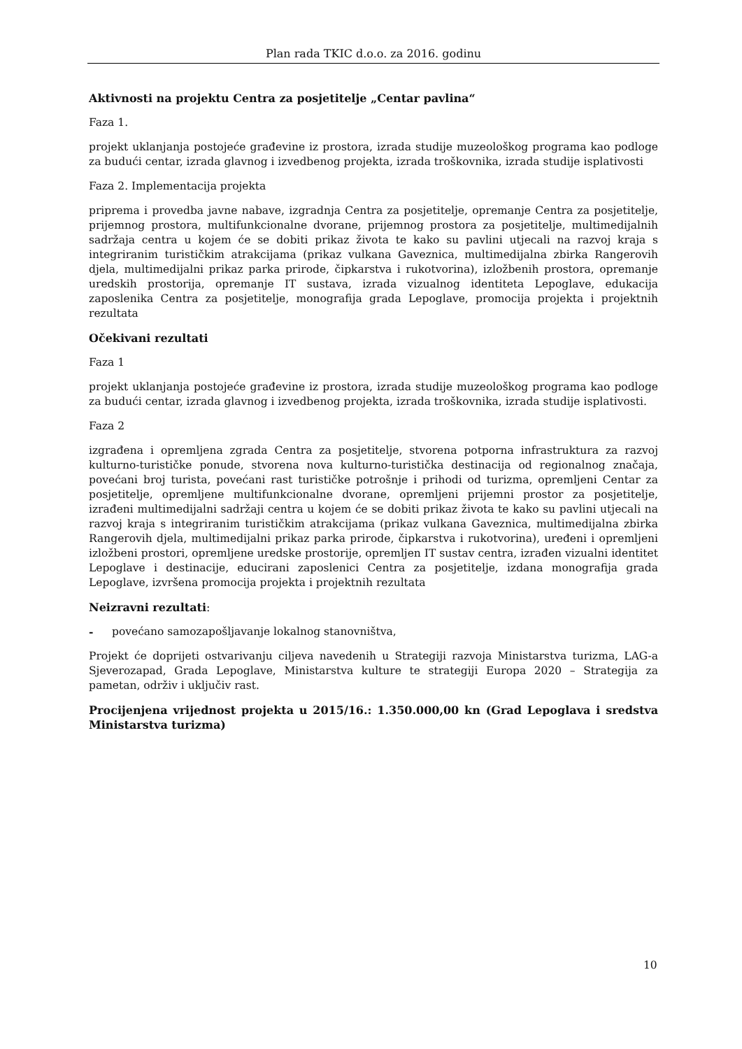Plan rada TKIC d.o.o. za 2016. godinu
Aktivnosti na projektu Centra za posjetitelje „Centar pavlina“
Faza 1.
projekt uklanjanja postojeće građevine iz prostora, izrada studije muzeološkog programa kao podloge za budući centar, izrada glavnog i izvedbenog projekta, izrada troškovnika, izrada studije isplativosti
Faza 2. Implementacija projekta
priprema i provedba javne nabave, izgradnja Centra za posjetitelje, opremanje Centra za posjetitelje, prijemnog prostora, multifunkcionalne dvorane, prijemnog prostora za posjetitelje, multimedijalnih sadržaja centra u kojem će se dobiti prikaz života te kako su pavlini utjecali na razvoj kraja s integriranim turističkim atrakcijama (prikaz vulkana Gaveznica, multimedijalna zbirka Rangerovih djela, multimedijalni prikaz parka prirode, čipkarstva i rukotvorina), izložbenih prostora, opremanje uredskih prostorija, opremanje IT sustava, izrada vizualnog identiteta Lepoglave, edukacija zaposlenika Centra za posjetitelje, monografija grada Lepoglave, promocija projekta i projektnih rezultata
Očekivani rezultati
Faza 1
projekt uklanjanja postojeće građevine iz prostora, izrada studije muzeološkog programa kao podloge za budući centar, izrada glavnog i izvedbenog projekta, izrada troškovnika, izrada studije isplativosti.
Faza 2
izgrađena i opremljena zgrada Centra za posjetitelje, stvorena potporna infrastruktura za razvoj kulturno-turističke ponude, stvorena nova kulturno-turistička destinacija od regionalnog značaja, povećani broj turista, povećani rast turističke potrošnje i prihodi od turizma, opremljeni Centar za posjetitelje, opremljene multifunkcionalne dvorane, opremljeni prijemni prostor za posjetitelje, izrađeni multimedijalni sadržaji centra u kojem će se dobiti prikaz života te kako su pavlini utjecali na razvoj kraja s integriranim turističkim atrakcijama (prikaz vulkana Gaveznica, multimedijalna zbirka Rangerovih djela, multimedijalni prikaz parka prirode, čipkarstva i rukotvorina), uređeni i opremljeni izložbeni prostori, opremljene uredske prostorije, opremljen IT sustav centra, izrađen vizualni identitet Lepoglave i destinacije, educirani zaposlenici Centra za posjetitelje, izdana monografija grada Lepoglave, izvršena promocija projekta i projektnih rezultata
Neizravni rezultati:
- povećano samozapošljavanje lokalnog stanovništva,
Projekt će doprijeti ostvarivanju ciljeva navedenih u Strategiji razvoja Ministarstva turizma, LAG-a Sjeverozapad, Grada Lepoglave, Ministarstva kulture te strategiji Europa 2020 – Strategija za pametan, održiv i uključiv rast.
Procijenjena vrijednost projekta u 2015/16.: 1.350.000,00 kn (Grad Lepoglava i sredstva Ministarstva turizma)
10